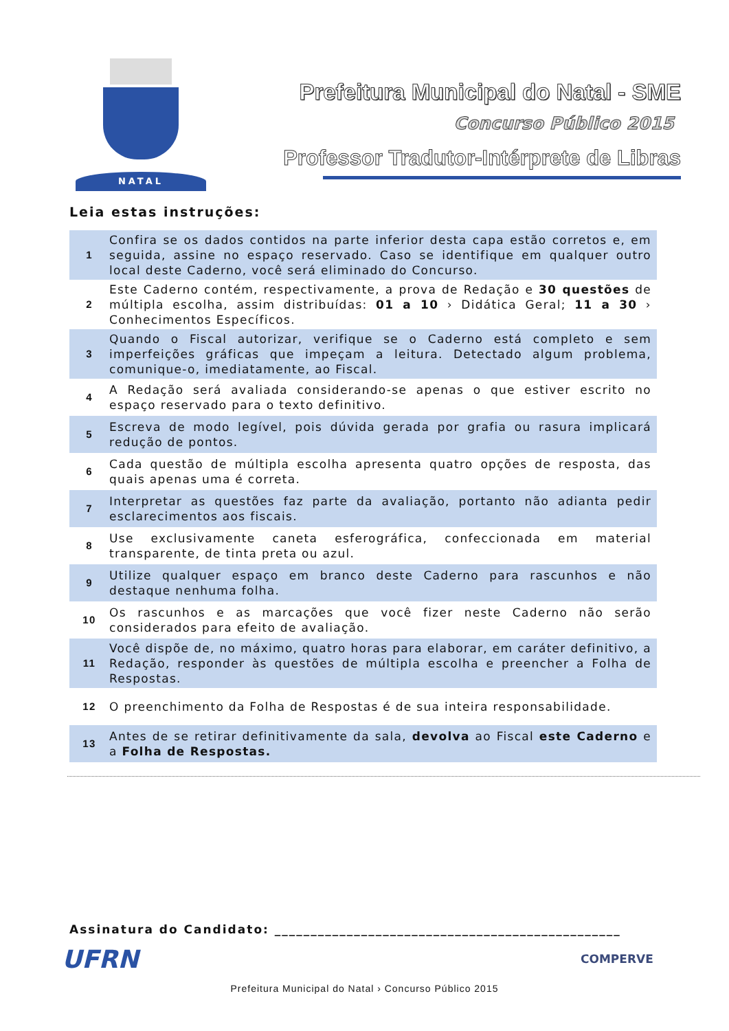NATAL
Prefeitura Municipal do Natal - SME
Concurso Público 2015
Professor Tradutor-Intérprete de Libras
Leia estas instruções:
| 1 | Confira se os dados contidos na parte inferior desta capa estão corretos e, em seguida, assine no espaço reservado. Caso se identifique em qualquer outro local deste Caderno, você será eliminado do Concurso. |
| 2 | Este Caderno contém, respectivamente, a prova de Redação e 30 questões de múltipla escolha, assim distribuídas: 01 a 10 › Didática Geral; 11 a 30 › Conhecimentos Específicos. |
| 3 | Quando o Fiscal autorizar, verifique se o Caderno está completo e sem imperfeições gráficas que impeçam a leitura. Detectado algum problema, comunique-o, imediatamente, ao Fiscal. |
| 4 | A Redação será avaliada considerando-se apenas o que estiver escrito no espaço reservado para o texto definitivo. |
| 5 | Escreva de modo legível, pois dúvida gerada por grafia ou rasura implicará redução de pontos. |
| 6 | Cada questão de múltipla escolha apresenta quatro opções de resposta, das quais apenas uma é correta. |
| 7 | Interpretar as questões faz parte da avaliação, portanto não adianta pedir esclarecimentos aos fiscais. |
| 8 | Use exclusivamente caneta esferográfica, confeccionada em material transparente, de tinta preta ou azul. |
| 9 | Utilize qualquer espaço em branco deste Caderno para rascunhos e não destaque nenhuma folha. |
| 10 | Os rascunhos e as marcações que você fizer neste Caderno não serão considerados para efeito de avaliação. |
| 11 | Você dispõe de, no máximo, quatro horas para elaborar, em caráter definitivo, a Redação, responder às questões de múltipla escolha e preencher a Folha de Respostas. |
| 12 | O preenchimento da Folha de Respostas é de sua inteira responsabilidade. |
| 13 | Antes de se retirar definitivamente da sala, devolva ao Fiscal este Caderno e a Folha de Respostas. |
Assinatura do Candidato: ________________________________________________
UFRN COMPERVE
Prefeitura Municipal do Natal › Concurso Público 2015